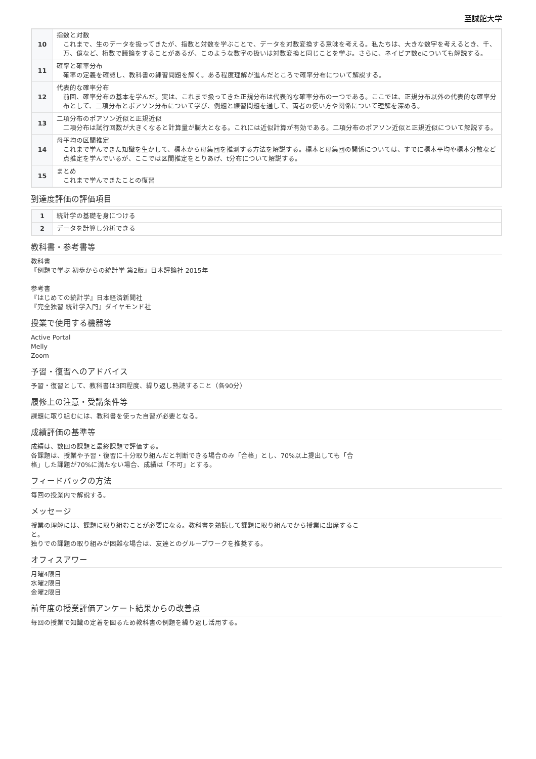至誠館大学
| 10 | 指数と対数 これまで、生のデータを扱ってきたが、指数と対数を学ぶことで、データを対数変換する意味を考える。私たちは、大きな数字を考えるとき、千、万、億など、桁数で議論をすることがあるが、このような数字の扱いは対数変換と同じことを学ぶ。さらに、ネイピア数eについても解説する。 |
| 11 | 確率と確率分布 確率の定義を確認し、教科書の練習問題を解く。ある程度理解が進んだところで確率分布について解説する。 |
| 12 | 代表的な確率分布 前回、確率分布の基本を学んだ。実は、これまで扱ってきた正規分布は代表的な確率分布の一つである。ここでは、正規分布以外の代表的な確率分布として、二項分布とポアソン分布について学び、例題と練習問題を通して、両者の使い方や関係について理解を深める。 |
| 13 | 二項分布のポアソン近似と正規近似 二項分布は試行回数が大きくなると計算量が膨大となる。これには近似計算が有効である。二項分布のポアソン近似と正規近似について解説する。 |
| 14 | 母平均の区間推定 これまで学んできた知識を生かして、標本から母集団を推測する方法を解説する。標本と母集団の関係については、すでに標本平均や標本分散など点推定を学んでいるが、ここでは区間推定をとりあげ、t分布について解説する。 |
| 15 | まとめ これまで学んできたことの復習 |
到達度評価の評価項目
| 1 | 統計学の基礎を身につける |
| 2 | データを計算し分析できる |
教科書・参考書等
教科書
『例題で学ぶ 初歩からの統計学 第2版』日本評論社 2015年
参考書
『はじめての統計学』日本経済新聞社
『完全独習 統計学入門』ダイヤモンド社
授業で使用する機器等
Active Portal
Melly
Zoom
予習・復習へのアドバイス
予習・復習として、教科書は3回程度、繰り返し熟読すること（各90分）
履修上の注意・受講条件等
課題に取り組むには、教科書を使った自習が必要となる。
成績評価の基準等
成績は、数回の課題と最終課題で評価する。
各課題は、授業や予習・復習に十分取り組んだと判断できる場合のみ「合格」とし、70%以上提出しても「合格」した課題が70%に満たない場合、成績は「不可」とする。
フィードバックの方法
毎回の授業内で解説する。
メッセージ
授業の理解には、課題に取り組むことが必要になる。教科書を熟読して課題に取り組んでから授業に出席すること。
独りでの課題の取り組みが困難な場合は、友達とのグループワークを推奨する。
オフィスアワー
月曜4限目
水曜2限目
金曜2限目
前年度の授業評価アンケート結果からの改善点
毎回の授業で知識の定着を図るため教科書の例題を繰り返し活用する。